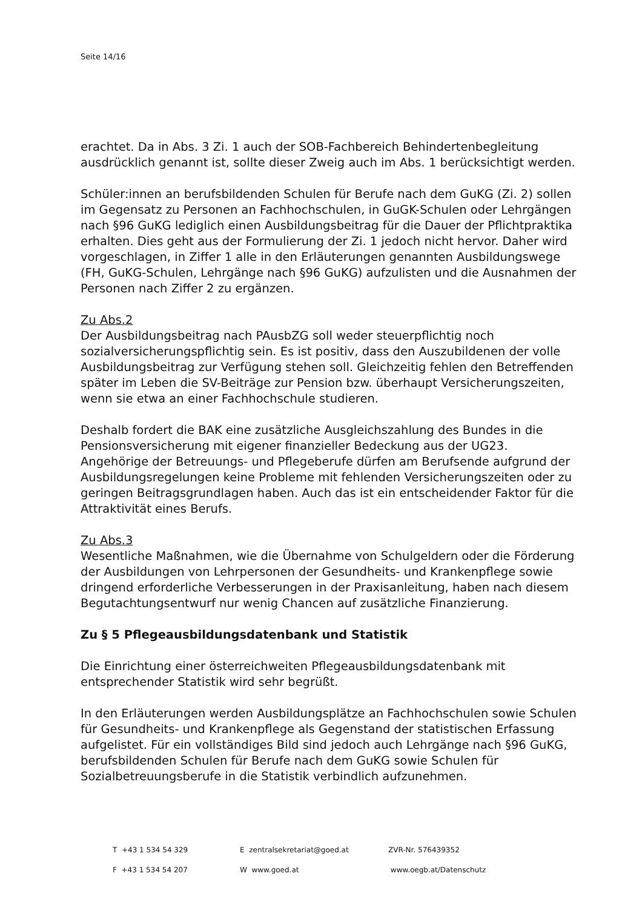Seite 14/16
erachtet. Da in Abs. 3 Zi. 1 auch der SOB-Fachbereich Behindertenbegleitung ausdrücklich genannt ist, sollte dieser Zweig auch im Abs. 1 berücksichtigt werden.
Schüler:innen an berufsbildenden Schulen für Berufe nach dem GuKG (Zi. 2) sollen im Gegensatz zu Personen an Fachhochschulen, in GuGK-Schulen oder Lehrgängen nach §96 GuKG lediglich einen Ausbildungsbeitrag für die Dauer der Pflichtpraktika erhalten. Dies geht aus der Formulierung der Zi. 1 jedoch nicht hervor. Daher wird vorgeschlagen, in Ziffer 1 alle in den Erläuterungen genannten Ausbildungswege (FH, GuKG-Schulen, Lehrgänge nach §96 GuKG) aufzulisten und die Ausnahmen der Personen nach Ziffer 2 zu ergänzen.
Zu Abs.2
Der Ausbildungsbeitrag nach PAusbZG soll weder steuerpflichtig noch sozialversicherungspflichtig sein. Es ist positiv, dass den Auszubildenen der volle Ausbildungsbeitrag zur Verfügung stehen soll. Gleichzeitig fehlen den Betreffenden später im Leben die SV-Beiträge zur Pension bzw. überhaupt Versicherungszeiten, wenn sie etwa an einer Fachhochschule studieren.
Deshalb fordert die BAK eine zusätzliche Ausgleichszahlung des Bundes in die Pensionsversicherung mit eigener finanzieller Bedeckung aus der UG23. Angehörige der Betreuungs- und Pflegeberufe dürfen am Berufsende aufgrund der Ausbildungsregelungen keine Probleme mit fehlenden Versicherungszeiten oder zu geringen Beitragsgrundlagen haben. Auch das ist ein entscheidender Faktor für die Attraktivität eines Berufs.
Zu Abs.3
Wesentliche Maßnahmen, wie die Übernahme von Schulgeldern oder die Förderung der Ausbildungen von Lehrpersonen der Gesundheits- und Krankenpflege sowie dringend erforderliche Verbesserungen in der Praxisanleitung, haben nach diesem Begutachtungsentwurf nur wenig Chancen auf zusätzliche Finanzierung.
Zu § 5 Pflegeausbildungsdatenbank und Statistik
Die Einrichtung einer österreichweiten Pflegeausbildungsdatenbank mit entsprechender Statistik wird sehr begrüßt.
In den Erläuterungen werden Ausbildungsplätze an Fachhochschulen sowie Schulen für Gesundheits- und Krankenpflege als Gegenstand der statistischen Erfassung aufgelistet. Für ein vollständiges Bild sind jedoch auch Lehrgänge nach §96 GuKG, berufsbildenden Schulen für Berufe nach dem GuKG sowie Schulen für Sozialbetreuungsberufe in die Statistik verbindlich aufzunehmen.
T +43 1 534 54 329 E zentralsekretariat@goed.at ZVR-Nr. 576439352
F +43 1 534 54 207 W www.goed.at www.oegb.at/Datenschutz